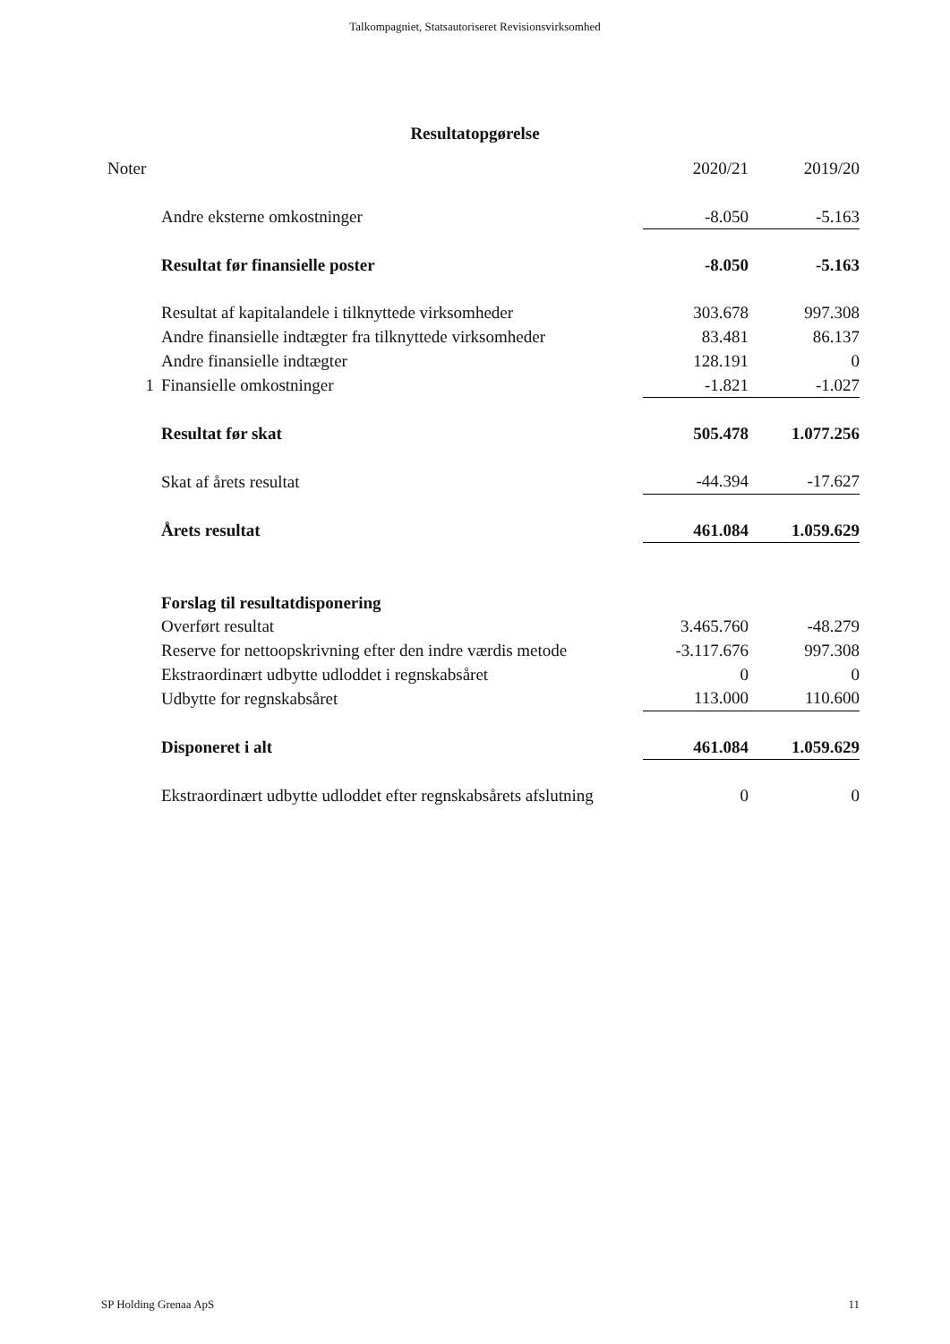Talkompagniet, Statsautoriseret Revisionsvirksomhed
Resultatopgørelse
| Noter | | 2020/21 | 2019/20 |
| --- | --- | --- | --- |
| | Andre eksterne omkostninger | -8.050 | -5.163 |
| | Resultat før finansielle poster | -8.050 | -5.163 |
| | Resultat af kapitalandele i tilknyttede virksomheder | 303.678 | 997.308 |
| | Andre finansielle indtægter fra tilknyttede virksomheder | 83.481 | 86.137 |
| | Andre finansielle indtægter | 128.191 | 0 |
| 1 | Finansielle omkostninger | -1.821 | -1.027 |
| | Resultat før skat | 505.478 | 1.077.256 |
| | Skat af årets resultat | -44.394 | -17.627 |
| | Årets resultat | 461.084 | 1.059.629 |
| | Forslag til resultatdisponering | | |
| | Overført resultat | 3.465.760 | -48.279 |
| | Reserve for nettoopskrivning efter den indre værdis metode | -3.117.676 | 997.308 |
| | Ekstraordinært udbytte udloddet i regnskabsåret | 0 | 0 |
| | Udbytte for regnskabsåret | 113.000 | 110.600 |
| | Disponeret i alt | 461.084 | 1.059.629 |
| | Ekstraordinært udbytte udloddet efter regnskabsårets afslutning | 0 | 0 |
SP Holding Grenaa ApS 11